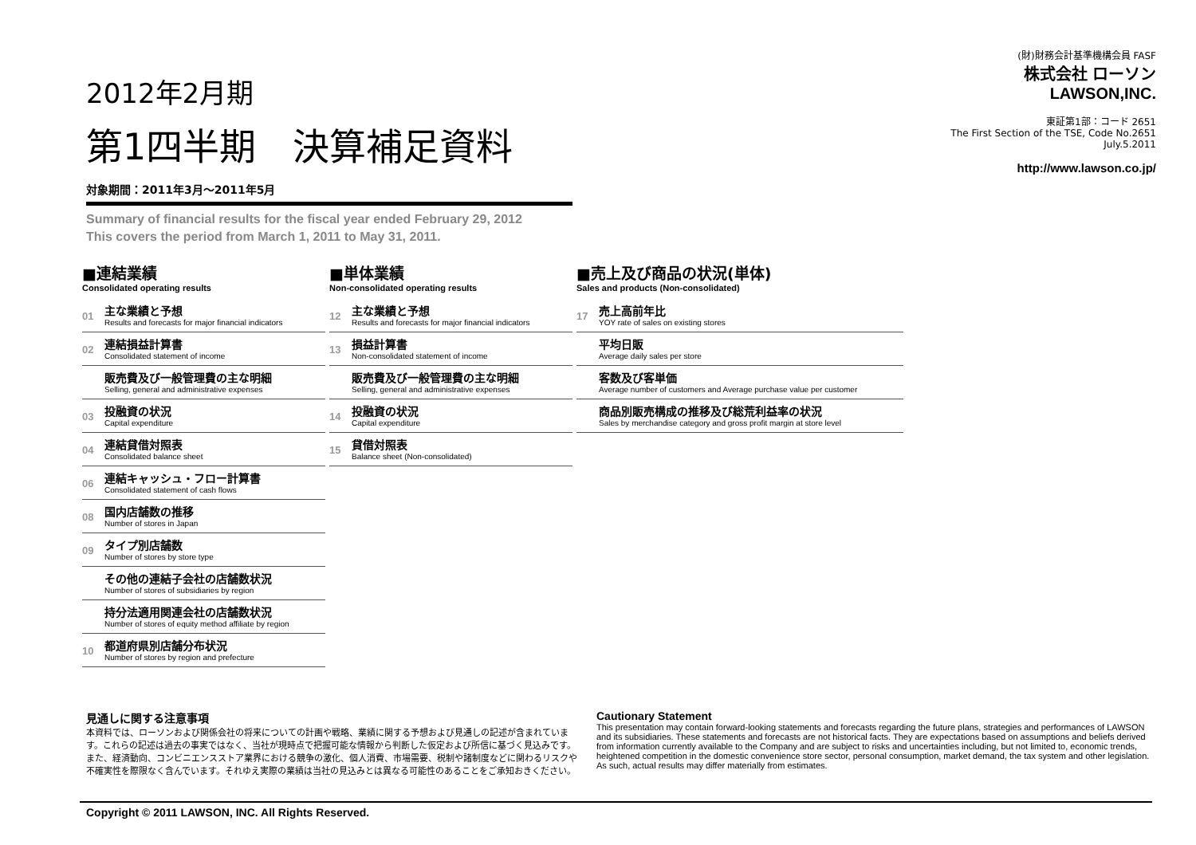2012年2月期
第1四半期　決算補足資料
対象期間：2011年3月～2011年5月
Summary of financial results for the fiscal year ended February 29, 2012
This covers the period from March 1, 2011 to May 31, 2011.
(財)財務会計基準機構会員 FASF
株式会社 ローソン
LAWSON,INC.
東証第1部：コード 2651
The First Section of the TSE, Code No.2651
July.5.2011
http://www.lawson.co.jp/
■連結業績
Consolidated operating results
01
主な業績と予想
Results and forecasts for major financial indicators
02
連結損益計算書
Consolidated statement of income
販売費及び一般管理費の主な明細
Selling, general and administrative expenses
03
投融資の状況
Capital expenditure
04
連結貸借対照表
Consolidated balance sheet
06
連結キャッシュ・フロー計算書
Consolidated statement of cash flows
08
国内店舗数の推移
Number of stores in Japan
09
タイプ別店舗数
Number of stores by store type
その他の連結子会社の店舗数状況
Number of stores of subsidiaries by region
持分法適用関連会社の店舗数状況
Number of stores of equity method affiliate by region
10
都道府県別店舗分布状況
Number of stores by region and prefecture
■単体業績
Non-consolidated operating results
12
主な業績と予想
Results and forecasts for major financial indicators
13
損益計算書
Non-consolidated statement of income
販売費及び一般管理費の主な明細
Selling, general and administrative expenses
14
投融資の状況
Capital expenditure
15
貸借対照表
Balance sheet (Non-consolidated)
■売上及び商品の状況(単体)
Sales and products (Non-consolidated)
17
売上高前年比
YOY rate of sales on existing stores
平均日販
Average daily sales per store
客数及び客単価
Average number of customers and Average purchase value per customer
商品別販売構成の推移及び総荒利益率の状況
Sales by merchandise category and gross profit margin at store level
見通しに関する注意事項
本資料では、ローソンおよび関係会社の将来についての計画や戦略、業績に関する予想および見通しの記述が含まれています。これらの記述は過去の事実ではなく、当社が現時点で把握可能な情報から判断した仮定および所信に基づく見込みです。また、経済動向、コンビニエンスストア業界における競争の激化、個人消費、市場需要、税制や諸制度などに関わるリスクや不確実性を際限なく含んでいます。それゆえ実際の業績は当社の見込みとは異なる可能性のあることをご承知おきください。
Cautionary Statement
This presentation may contain forward-looking statements and forecasts regarding the future plans, strategies and performances of LAWSON and its subsidiaries. These statements and forecasts are not historical facts. They are expectations based on assumptions and beliefs derived from information currently available to the Company and are subject to risks and uncertainties including, but not limited to, economic trends, heightened competition in the domestic convenience store sector, personal consumption, market demand, the tax system and other legislation. As such, actual results may differ materially from estimates.
Copyright © 2011 LAWSON, INC. All Rights Reserved.